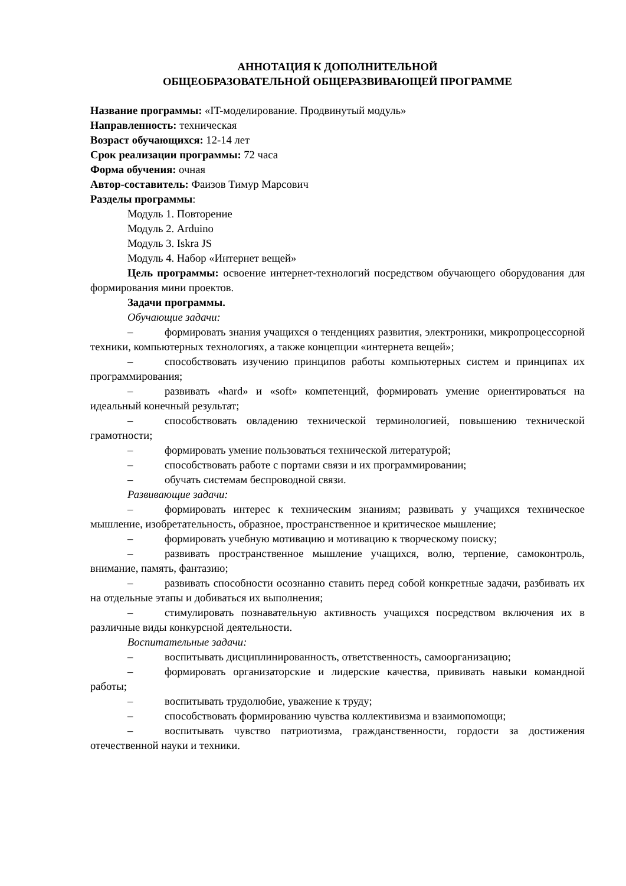АННОТАЦИЯ К ДОПОЛНИТЕЛЬНОЙ
ОБЩЕОБРАЗОВАТЕЛЬНОЙ ОБЩЕРАЗВИВАЮЩЕЙ ПРОГРАММЕ
Название программы: «IT-моделирование. Продвинутый модуль»
Направленность: техническая
Возраст обучающихся: 12-14 лет
Срок реализации программы: 72 часа
Форма обучения: очная
Автор-составитель: Фаизов Тимур Марсович
Разделы программы:
Модуль 1. Повторение
Модуль 2. Arduino
Модуль 3. Iskra JS
Модуль 4. Набор «Интернет вещей»
Цель программы: освоение интернет-технологий посредством обучающего оборудования для формирования мини проектов.
Задачи программы.
Обучающие задачи:
– формировать знания учащихся о тенденциях развития, электроники, микропроцессорной техники, компьютерных технологиях, а также концепции «интернета вещей»;
– способствовать изучению принципов работы компьютерных систем и принципах их программирования;
– развивать «hard» и «soft» компетенций, формировать умение ориентироваться на идеальный конечный результат;
– способствовать овладению технической терминологией, повышению технической грамотности;
– формировать умение пользоваться технической литературой;
– способствовать работе с портами связи и их программировании;
– обучать системам беспроводной связи.
Развивающие задачи:
– формировать интерес к техническим знаниям; развивать у учащихся техническое мышление, изобретательность, образное, пространственное и критическое мышление;
– формировать учебную мотивацию и мотивацию к творческому поиску;
– развивать пространственное мышление учащихся, волю, терпение, самоконтроль, внимание, память, фантазию;
– развивать способности осознанно ставить перед собой конкретные задачи, разбивать их на отдельные этапы и добиваться их выполнения;
– стимулировать познавательную активность учащихся посредством включения их в различные виды конкурсной деятельности.
Воспитательные задачи:
– воспитывать дисциплинированность, ответственность, самоорганизацию;
– формировать организаторские и лидерские качества, прививать навыки командной работы;
– воспитывать трудолюбие, уважение к труду;
– способствовать формированию чувства коллективизма и взаимопомощи;
– воспитывать чувство патриотизма, гражданственности, гордости за достижения отечественной науки и техники.